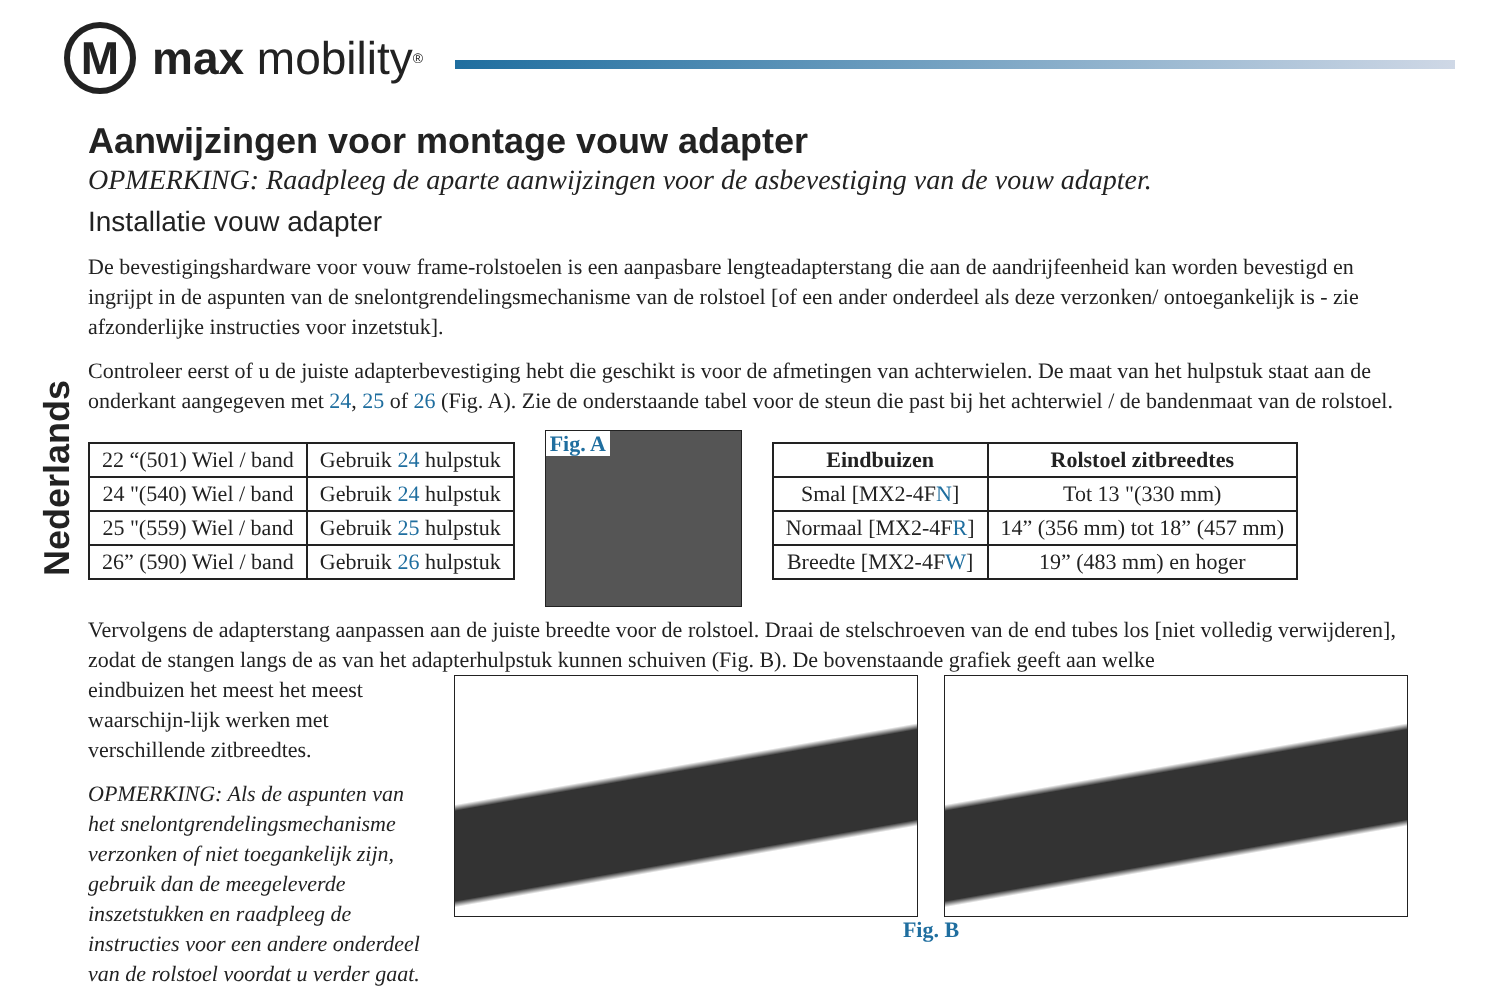M
max mobility<sup>®</sup>
Nederlands
Aanwijzingen voor montage vouw adapter
OPMERKING: Raadpleeg de aparte aanwijzingen voor de asbevestiging van de vouw adapter.
Installatie vouw adapter
De bevestigingshardware voor vouw frame-rolstoelen is een aanpasbare lengteadapterstang die aan de aandrijfeenheid kan worden bevestigd en ingrijpt in de aspunten van de snelontgrendelingsmechanisme van de rolstoel [of een ander onderdeel als deze verzonken/ ontoegankelijk is - zie afzonderlijke instructies voor inzetstuk].
Controleer eerst of u de juiste adapterbevestiging hebt die geschikt is voor de afmetingen van achterwielen. De maat van het hulpstuk staat aan de onderkant aangegeven met 24, 25 of 26 (Fig. A). Zie de onderstaande tabel voor de steun die past bij het achterwiel / de bandenmaat van de rolstoel.
| 22 “(501) Wiel / band | Gebruik 24 hulpstuk |
| 24 "(540) Wiel / band | Gebruik 24 hulpstuk |
| 25 "(559) Wiel / band | Gebruik 25 hulpstuk |
| 26” (590) Wiel / band | Gebruik 26 hulpstuk |
Fig. A
| Eindbuizen | Rolstoel zitbreedtes |
| --- | --- |
| Smal [MX2-4F N ] | Tot 13 "(330 mm) |
| Normaal [MX2-4F R ] | 14” (356 mm) tot 18” (457 mm) |
| Breedte [MX2-4F W ] | 19” (483 mm) en hoger |
Vervolgens de adapterstang aanpassen aan de juiste breedte voor de rolstoel. Draai de stelschroeven van de end tubes los [niet volledig verwijderen], zodat de stangen langs de as van het adapterhulpstuk kunnen schuiven (Fig. B). De bovenstaande grafiek geeft aan welke
eindbuizen het meest het meest waarschijn-lijk werken met verschillende zitbreedtes.
OPMERKING: Als de aspunten van het snelontgrendelingsmechanisme verzonken of niet toegankelijk zijn, gebruik dan de meegeleverde inszetstukken en raadpleeg de instructies voor een andere onderdeel van de rolstoel voordat u verder gaat.
Fig. B